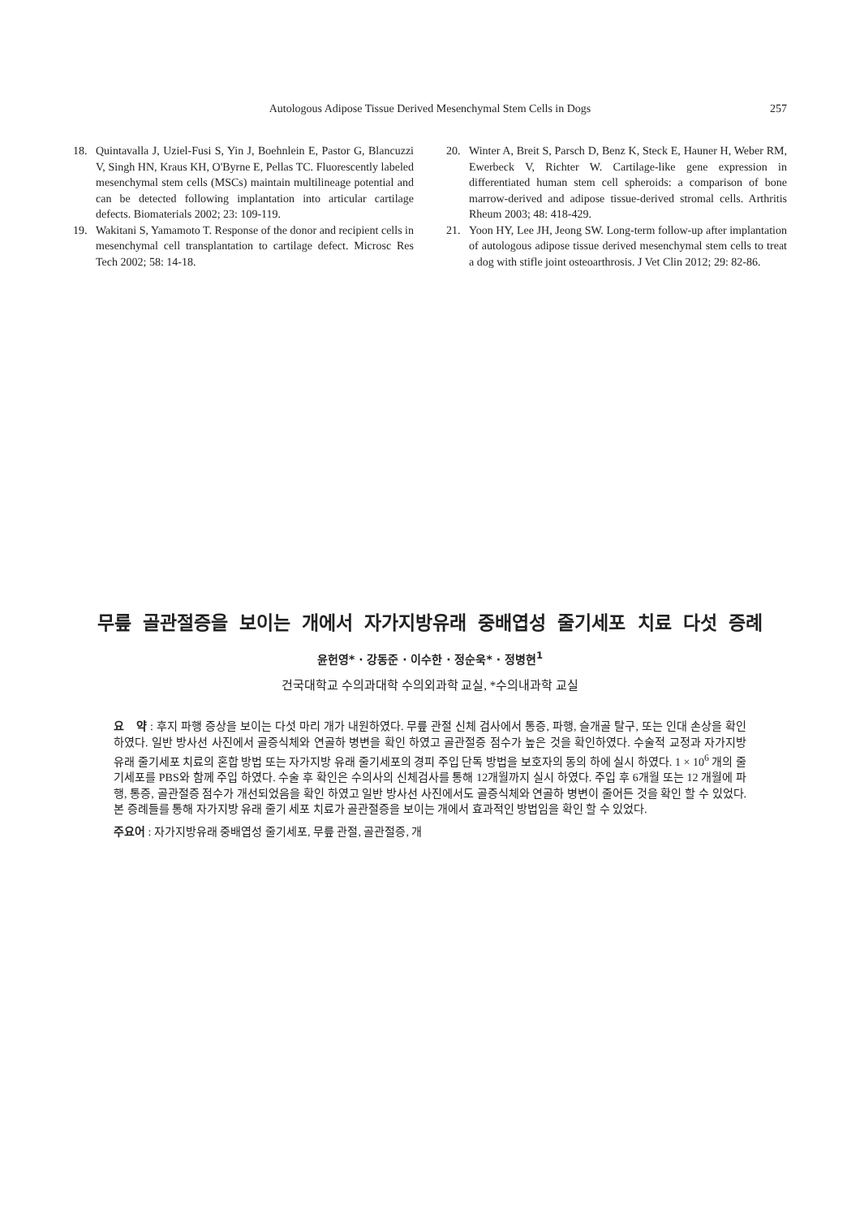Autologous Adipose Tissue Derived Mesenchymal Stem Cells in Dogs
257
18. Quintavalla J, Uziel-Fusi S, Yin J, Boehnlein E, Pastor G, Blancuzzi V, Singh HN, Kraus KH, O'Byrne E, Pellas TC. Fluorescently labeled mesenchymal stem cells (MSCs) maintain multilineage potential and can be detected following implantation into articular cartilage defects. Biomaterials 2002; 23: 109-119.
19. Wakitani S, Yamamoto T. Response of the donor and recipient cells in mesenchymal cell transplantation to cartilage defect. Microsc Res Tech 2002; 58: 14-18.
20. Winter A, Breit S, Parsch D, Benz K, Steck E, Hauner H, Weber RM, Ewerbeck V, Richter W. Cartilage-like gene expression in differentiated human stem cell spheroids: a comparison of bone marrow-derived and adipose tissue-derived stromal cells. Arthritis Rheum 2003; 48: 418-429.
21. Yoon HY, Lee JH, Jeong SW. Long-term follow-up after implantation of autologous adipose tissue derived mesenchymal stem cells to treat a dog with stifle joint osteoarthrosis. J Vet Clin 2012; 29: 82-86.
무릎 골관절증을 보이는 개에서 자가지방유래 중배엽성 줄기세포 치료 다섯 증례
윤헌영* · 강동준 · 이수한 · 정순욱* · 정병현<sup>1</sup>
건국대학교 수의과대학 수의외과학 교실, *수의내과학 교실
요　약 : 후지 파행 증상을 보이는 다섯 마리 개가 내원하였다. 무릎 관절 신체 검사에서 통증, 파행, 슬개골 탈구, 또는 인대 손상을 확인 하였다. 일반 방사선 사진에서 골증식체와 연골하 병변을 확인 하였고 골관절증 점수가 높은 것을 확인하였다. 수술적 교정과 자가지방 유래 줄기세포 치료의 혼합 방법 또는 자가지방 유래 줄기세포의 경피 주입 단독 방법을 보호자의 동의 하에 실시 하였다. 1 × 10<sup>6</sup> 개의 줄기세포를 PBS와 함께 주입 하였다. 수술 후 확인은 수의사의 신체검사를 통해 12개월까지 실시 하였다. 주입 후 6개월 또는 12 개월에 파행, 통증, 골관절증 점수가 개선되었음을 확인 하였고 일반 방사선 사진에서도 골증식체와 연골하 병변이 줄어든 것을 확인 할 수 있었다. 본 증례들를 통해 자가지방 유래 줄기 세포 치료가 골관절증을 보이는 개에서 효과적인 방법임을 확인 할 수 있었다.
주요어 : 자가지방유래 중배엽성 줄기세포, 무릎 관절, 골관절증, 개